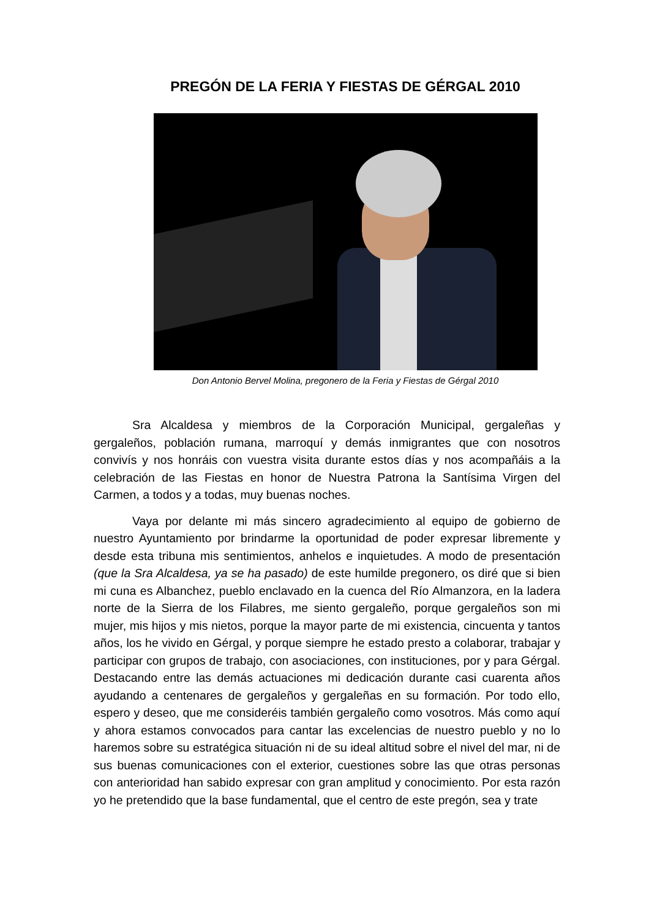PREGÓN DE LA FERIA Y FIESTAS DE GÉRGAL 2010
Don Antonio Bervel Molina, pregonero de la Feria y Fiestas de Gérgal 2010
Sra Alcaldesa y miembros de la Corporación Municipal, gergaleñas y gergaleños, población rumana, marroquí y demás inmigrantes que con nosotros convivís y nos honráis con vuestra visita durante estos días y nos acompañáis a la celebración de las Fiestas en honor de Nuestra Patrona la Santísima Virgen del Carmen, a todos y a todas, muy buenas noches.
Vaya por delante mi más sincero agradecimiento al equipo de gobierno de nuestro Ayuntamiento por brindarme la oportunidad de poder expresar libremente y desde esta tribuna mis sentimientos, anhelos e inquietudes. A modo de presentación (que la Sra Alcaldesa, ya se ha pasado) de este humilde pregonero, os diré que si bien mi cuna es Albanchez, pueblo enclavado en la cuenca del Río Almanzora, en la ladera norte de la Sierra de los Filabres, me siento gergaleño, porque gergaleños son mi mujer, mis hijos y mis nietos, porque la mayor parte de mi existencia, cincuenta y tantos años, los he vivido en Gérgal, y porque siempre he estado presto a colaborar, trabajar y participar con grupos de trabajo, con asociaciones, con instituciones, por y para Gérgal. Destacando entre las demás actuaciones mi dedicación durante casi cuarenta años ayudando a centenares de gergaleños y gergaleñas en su formación. Por todo ello, espero y deseo, que me consideréis también gergaleño como vosotros. Más como aquí y ahora estamos convocados para cantar las excelencias de nuestro pueblo y no lo haremos sobre su estratégica situación ni de su ideal altitud sobre el nivel del mar, ni de sus buenas comunicaciones con el exterior, cuestiones sobre las que otras personas con anterioridad han sabido expresar con gran amplitud y conocimiento. Por esta razón yo he pretendido que la base fundamental, que el centro de este pregón, sea y trate